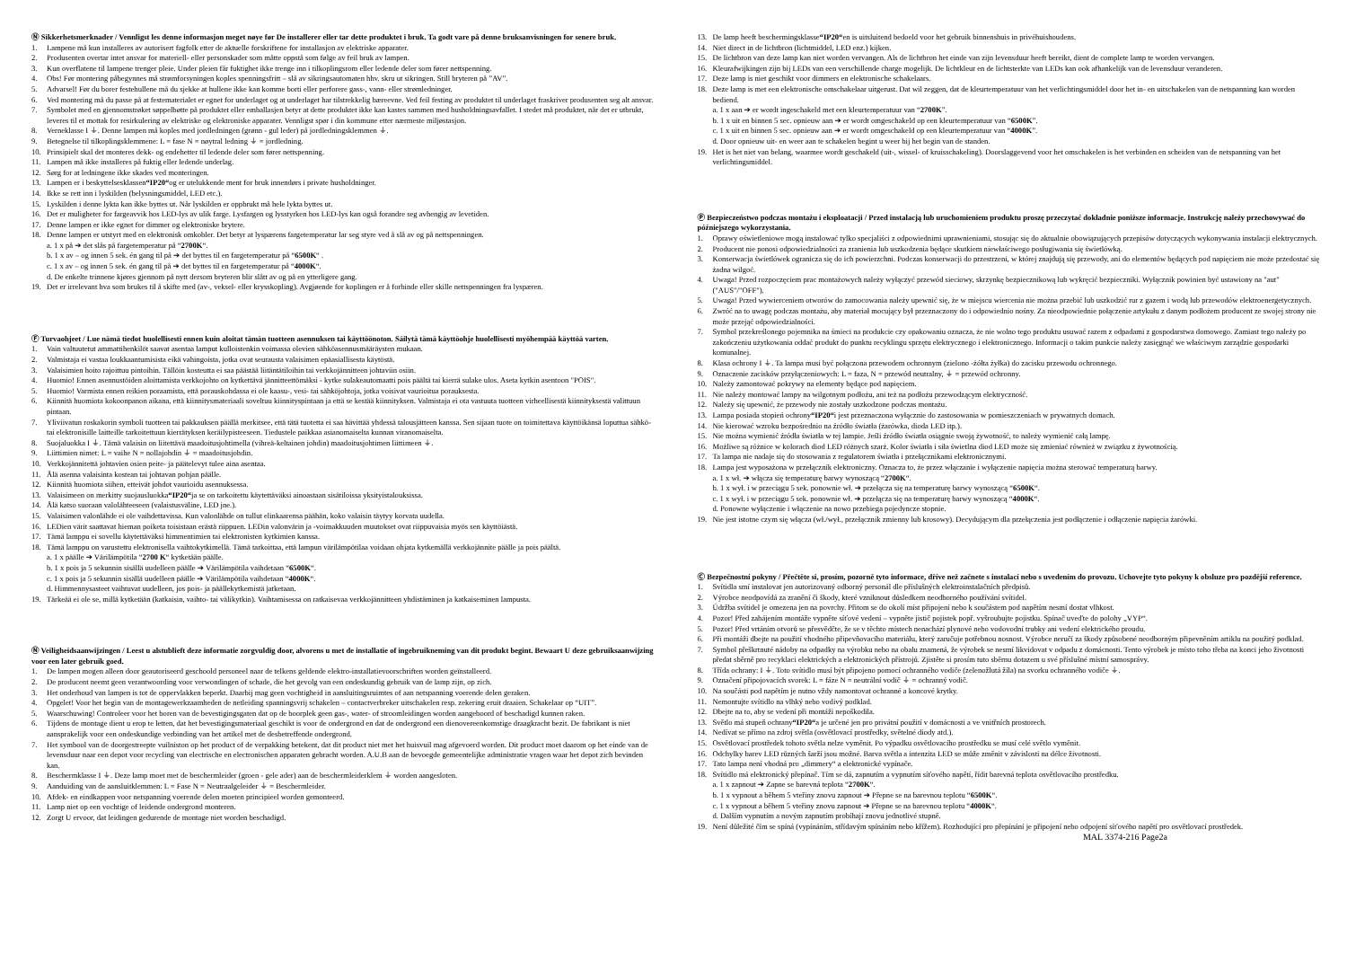Ⓝ Sikkerhetsmerknader / Vennligst les denne informasjon meget nøye før De installerer eller tar dette produktet i bruk. Ta godt vare på denne bruksanvisningen for senere bruk.
1. Lampene må kun installeres av autorisert fagfolk etter de aktuelle forskriftene for installasjon av elektriske apparater.
2. Produsenten overtar intet ansvar for materiell- eller personskader som måtte oppstå som følge av feil bruk av lampen.
3. Kun overflatene til lampene trenger pleie. Under pleien får fuktighet ikke trenge inn i tilkoplingsrom eller ledende deler som fører nettspenning.
4. Obs! Før montering påbegynnes må strømforsyningen koples spenningsfritt – slå av sikringsautomaten hhv. skru ut sikringen. Still bryteren på ”AV”.
5. Advarsel! Før du borer festehullene må du sjekke at hullene ikke kan komme borti eller perforere gass-, vann- eller strømledninger.
6. Ved montering må du passe på at festematerialet er egnet for underlaget og at underlaget har tilstrekkelig bæreevne. Ved feil festing av produktet til underlaget fraskriver produsenten seg alt ansvar.
7. Symbolet med en gjennomstrøket søppelbøtte på produktet eller emballasjen betyr at dette produktet ikke kan kastes sammen med husholdningsavfallet. I stedet må produktet, når det er utbrukt, leveres til et mottak for resirkulering av elektriske og elektroniske apparater. Vennligst spør i din kommune etter nærmeste miljøstasjon.
8. Verneklasse I ⏚. Denne lampen må koples med jordledningen (grønn - gul leder) på jordledningsklemmen ⏚.
9. Betegnelse til tilkoplingsklemmene: L = fase N = nøytral ledning ⏚ = jordledning.
10. Prinsipielt skal det monteres dekk- og endehetter til ledende deler som fører nettspenning.
11. Lampen må ikke installeres på fuktig eller ledende underlag.
12. Sørg for at ledningene ikke skades ved monteringen.
13. Lampen er i beskyttelsesklassen “IP20“ og er utelukkende ment for bruk innendørs i private husholdninger.
14. Ikke se rett inn i lyskilden (belysningsmiddel, LED etc.).
15. Lyskilden i denne lykta kan ikke byttes ut. Når lyskilden er oppbrukt må hele lykta byttes ut.
16. Det er muligheter for fargeavvik hos LED-lys av ulik farge. Lysfargen og lysstyrken hos LED-lys kan også forandre seg avhengig av levetiden.
17. Denne lampen er ikke egnet for dimmer og elektroniske brytere.
18. Denne lampen er utstyrt med en elektronisk omkobler. Det betyr at lyspærens fargetemperatur lar seg styre ved å slå av og på nettspenningen.
a. 1 x på ➔ det slås på fargetemperatur på “2700K“.
b. 1 x av – og innen 5 sek. én gang til på ➔ det byttes til en fargetemperatur på “6500K“ .
c. 1 x av – og innen 5 sek. én gang til på ➔ det byttes til en fargetemperatur på “4000K“.
d. De enkelte trinnene kjøres gjennom på nytt dersom bryteren blir slått av og på en ytterligere gang.
19. Det er irrelevant hva som brukes til å skifte med (av-, veksel- eller krysskopling). Avgjøende for koplingen er å forbinde eller skille nettspenningen fra lyspæren.
Ⓕ Turvaohjeet / Lue nämä tiedot huolellisesti ennen kuin aloitat tämän tuotteen asennuksen tai käyttöönoton. Säilytä tämä käyttöohje huolellisesti myöhempää käyttöä varten.
1. Vain valtuutetut ammattihenkilöt saavat asentaa lamput kulloistenkin voimassa olevien sähköasennusmääräysten mukaan.
2. Valmistaja ei vastaa loukkaantumisista eikä vahingoista, jotka ovat seurausta valaisimen epäasiallisesta käytöstä.
3. Valaisimien hoito rajoittuu pintoihin. Tällöin kosteutta ei saa päästää liitäntätiloihin tai verkkojännitteen johtaviin osiin.
4. Huomio! Ennen asennustöiden aloittamista verkkojohto on kytkettävä jännitteettömäksi - kytke sulakeautomaatti pois päältä tai kierrä sulake ulos. Aseta kytkin asentoon "POIS".
5. Huomio! Varmista ennen reikien poraamista, että porauskohdassa ei ole kaasu-, vesi- tai sähköjohtoja, jotka voisivat vaurioitua porauksesta.
6. Kiinnitä huomiota kokoonpanon aikana, että kiinnitysmateriaali soveltuu kiinnityspintaan ja että se kestää kiinnityksen. Valmistaja ei ota vastuuta tuotteen virheellisestä kiinnityksestä valittuun pintaan.
7. Yliviivatun roskakorin symboli tuotteen tai pakkauksen päällä merkitsee, että tätä tuotetta ei saa hävittää yhdessä talousjätteen kanssa. Sen sijaan tuote on toimitettava käyttöikänsä loputtua sähkö- tai elektronisille laitteille tarkoitettuun kierrätyksen keräilypisteeseen. Tiedustele paikkaa asianomaiselta kunnan viranomaiselta.
8. Suojaluokka I ⏚. Tämä valaisin on liitettävä maadoitusjohtimella (vihreä-keltainen johdin) maadoitusjohtimen liittimeen ⏚.
9. Liittimien nimet: L = vaihe N = nollajohdin ⏚ = maadoitusjohdin.
10. Verkkojännitettä johtavien osien peite- ja päätelevyt tulee aina asentaa.
11. Älä asenna valaisinta kostean tai johtavan pohjan päälle.
12. Kiinnitä huomiota siihen, etteivät johdot vaurioidu asennuksessa.
13. Valaisimeen on merkitty suojausluokka “IP20“ ja se on tarkoitettu käytettäväksi ainoastaan sisätiloissa yksityistalouksissa.
14. Älä katso suoraan valolähteeseen (valaistusväline, LED jne.).
15. Valaisimen valonlähde ei ole vaihdettavissa. Kun valonlähde on tullut elinkaarensa päähän, koko valaisin täytyy korvata uudella.
16. LEDien värit saattavat hieman poiketa toisistaan erästä riippuen. LEDin valonvärin ja -voimakkuuden muutokset ovat riippuvaisia myös sen käyttöiästä.
17. Tämä lamppu ei sovellu käytettäväksi himmentimien tai elektronisten kytkimien kanssa.
18. Tämä lamppu on varustettu elektronisella vaihtokytkimellä. Tämä tarkoittaa, että lampun värilämpötilaa voidaan ohjata kytkemällä verkkojännite päälle ja pois päältä.
a. 1 x päälle ➔ Värilämpötila “2700 K“ kytketään päälle.
b. 1 x pois ja 5 sekunnin sisällä uudelleen päälle ➔ Värilämpötila vaihdetaan “6500K“.
c. 1 x pois ja 5 sekunnin sisällä uudelleen päälle ➔ Värilämpötila vaihdetaan “4000K“.
d. Himmennysasteet vaihtuvat uudelleen, jos pois- ja päällekytkemistä jatketaan.
19. Tärkeää ei ole se, millä kytketään (katkaisin, vaihto- tai välikytkin). Vaihtamisessa on ratkaisevaa verkkojännitteen yhdistäminen ja katkaiseminen lampusta.
Ⓝ Veiligheidsaanwijzingen / Leest u alstublieft deze informatie zorgvuldig door, alvorens u met de installatie of ingebruikneming van dit produkt begint. Bewaart U deze gebruiksaanwijzing voor een later gebruik goed.
1. De lampen mogen alleen door geautoriseerd geschoold personeel naar de telkens geldende elektro-installatievoorschriften worden geïnstalleerd.
2. De producent neemt geen verantwoording voor verwondingen of schade, die het gevolg van een ondeskundig gebruik van de lamp zijn, op zich.
3. Het onderhoud van lampen is tot de oppervlakken beperkt. Daarbij mag geen vochtigheid in aansluitingsruimtes of aan netspanning voerende delen geraken.
4. Opgelet! Voor het begin van de montagewerkzaamheden de netleiding spanningsvrij schakelen – contactverbreker uitschakelen resp. zekering eruit draaien. Schakelaar op “UIT”.
5. Waarschuwing! Controleer voor het boren van de bevestigingsgaten dat op de boorplek geen gas-, water- of stroomleidingen worden aangeboord of beschadigd kunnen raken.
6. Tijdens de montage dient u erop te letten, dat het bevestigingsmateriaal geschikt is voor de ondergrond en dat de ondergrond een dienovereenkomstige draagkracht bezit. De fabrikant is niet aansprakelijk voor een ondeskundige verbinding van het artikel met de desbetreffende ondergrond.
7. Het symbool van de doorgestreepte vuilniston op het product of de verpakking betekent, dat dit product niet met het huisvuil mag afgevoerd worden. Dit product moet daarom op het einde van de levensduur naar een depot voor recycling van electrische en electronischen apparaten gebracht worden. A.U.B aan de bevoegde gemeentelijke administratie vragen waar het depot zich bevinden kan.
8. Beschermklasse I ⏚. Deze lamp moet met de beschermleider (groen - gele ader) aan de beschermleiderklem ⏚ worden aangesloten.
9. Aanduiding van de aansluitklemmen: L = Fase N = Neutraalgeleider ⏚ = Beschermleider.
10. Afdek- en eindkappen voor netspanning voerende delen moeten principieel worden gemonteerd.
11. Lamp niet op een vochtige of leidende ondergrond monteren.
12. Zorgt U ervoor, dat leidingen gedurende de montage niet worden beschadigd.
13. De lamp heeft beschermingsklasse “IP20“ en is uitsluitend bedoeld voor het gebruik binnenshuis in privéhuishoudens.
14. Niet direct in de lichtbron (lichtmiddel, LED enz.) kijken.
15. De lichtbron van deze lamp kan niet worden vervangen. Als de lichtbron het einde van zijn levensduur heeft bereikt, dient de complete lamp te worden vervangen.
16. Kleurafwijkingen zijn bij LEDs van een verschillende charge mogelijk. De lichtkleur en de lichtsterkte van LEDs kan ook afhankelijk van de levensduur veranderen.
17. Deze lamp is niet geschikt voor dimmers en elektronische schakelaars.
18. Deze lamp is met een elektronische omschakelaar uitgerust. Dat wil zeggen, dat de kleurtemperatuur van het verlichtingsmiddel door het in- en uitschakelen van de netspanning kan worden bediend.
a. 1 x aan ➔ er wordt ingeschakeld met een kleurtemperatuur van “2700K”.
b. 1 x uit en binnen 5 sec. opnieuw aan ➔ er wordt omgeschakeld op een kleurtemperatuur van “6500K”.
c. 1 x uit en binnen 5 sec. opnieuw aan ➔ er wordt omgeschakeld op een kleurtemperatuur van “4000K”.
d. Door opnieuw uit- en weer aan te schakelen begint u weer bij het begin van de standen.
19. Het is het niet van belang, waarmee wordt geschakeld (uit-, wissel- of kruisschakeling). Doorslaggevend voor het omschakelen is het verbinden en scheiden van de netspanning van het verlichtingsmiddel.
Ⓟ Bezpieczeństwo podczas montażu i eksploatacji / Przed instalacją lub uruchomieniem produktu proszę przeczytać dokładnie poniższe informacje. Instrukcję należy przechowywać do późniejszego wykorzystania.
1. Oprawy oświetleniowe mogą instalować tylko specjaliści z odpowiednimi uprawnieniami, stosując się do aktualnie obowiązujących przepisów dotyczących wykonywania instalacji elektrycznych.
2. Producent nie ponosi odpowiedzialności za zranienia lub uszkodzenia będące skutkiem niewłaściwego posługiwania się świetlówką.
3. Konserwacja świetlówek ogranicza się do ich powierzchni. Podczas konserwacji do przestrzeni, w której znajdują się przewody, ani do elementów będących pod napięciem nie może przedostać się żadna wilgoć.
4. Uwaga! Przed rozpoczęciem prac montażowych należy wyłączyć przewód sieciowy, skrzynkę bezpiecznikową lub wykręcić bezpieczniki. Wyłącznik powinien być ustawiony na "aut" ("AUS"/"OFF").
5. Uwaga! Przed wywierceniem otworów do zamocowania należy upewnić się, że w miejscu wiercenia nie można przebić lub uszkodzić rur z gazem i wodą lub przewodów elektroenergetycznych.
6. Zwróć na to uwagę podczas montażu, aby materiał mocujący był przeznaczony do i odpowiednio nośny. Za nieodpowiednie połączenie artykułu z danym podłożem producent ze swojej strony nie może przejąć odpowiedzialności.
7. Symbol przekreślonego pojemnika na śmieci na produkcie czy opakowaniu oznacza, że nie wolno tego produktu usuwać razem z odpadami z gospodarstwa domowego. Zamiast tego należy po zakończeniu użytkowania oddać produkt do punktu recyklingu sprzętu elektrycznego i elektronicznego. Informacji o takim punkcie należy zasięgnąć we właściwym zarządzie gospodarki komunalnej.
8. Klasa ochrony I ⏚. Ta lampa musi być połączona przewodem ochronnym (zielono -żółta żyłka) do zacisku przewodu ochronnego.
9. Oznaczenie zacisków przyłączeniowych: L = faza, N = przewód neutralny, ⏚ = przewód ochronny.
10. Należy zamontować pokrywy na elementy będące pod napięciem.
11. Nie należy montować lampy na wilgotnym podłożu, ani też na podłożu przewodzącym elektryczność.
12. Należy się upewnić, że przewody nie zostały uszkodzone podczas montażu.
13. Lampa posiada stopień ochrony “IP20“ i jest przeznaczona wyłącznie do zastosowania w pomieszczeniach w prywatnych domach.
14. Nie kierować wzroku bezpośrednio na źródło światła (żarówka, dioda LED itp.).
15. Nie można wymienić źródła światła w tej lampie. Jeśli źródło światła osiągnie swoją żywotność, to należy wymienić całą lampę.
16. Możliwe są różnice w kolorach diod LED różnych szarż. Kolor światła i siła świetlna diod LED może się zmieniać również w związku z żywotnością.
17. Ta lampa nie nadaje się do stosowania z regulatorem światła i przełącznikami elektronicznymi.
18. Lampa jest wyposażona w przełącznik elektroniczny. Oznacza to, że przez włączanie i wyłączenie napięcia można sterować temperaturą barwy.
a. 1 x wł. ➔ włącza się temperaturę barwy wynoszącą “2700K“.
b. 1 x wył. i w przeciągu 5 sek. ponownie wł. ➔ przełącza się na temperaturę barwy wynoszącą “6500K“.
c. 1 x wył. i w przeciągu 5 sek. ponownie wł. ➔ przełącza się na temperaturę barwy wynoszącą “4000K“.
d. Ponowne wyłączenie i włączenie na nowo przebiega pojedyncze stopnie.
19. Nie jest istotne czym się włącza (wł./wył., przełącznik zmienny lub krosowy). Decydującym dla przełączenia jest podłączenie i odłączenie napięcia żarówki.
Ⓒ Bezpečnostní pokyny / Přečtěte si, prosím, pozorně tyto informace, dříve než začnete s instalací nebo s uvedením do provozu. Uchovejte tyto pokyny k obsluze pro pozdější reference.
1. Svítidla smí instalovat jen autorizovaný odborný personál dle příslušných elektroinstalačních předpisů.
2. Výrobce neodpovídá za zranění či škody, které vzniknout důsledkem neodborného používání svítidel.
3. Údržba svítidel je omezena jen na povrchy. Přitom se do okolí míst připojení nebo k součástem pod napětím nesmí dostat vlhkost.
4. Pozor! Před zahájením montáže vypněte síťové vedení – vypněte jistič pojistek popř. vyšroubujte pojistku. Spínač uveďte do polohy „VYP“.
5. Pozor! Před vrtáním otvorů se přesvědčte, že se v těchto místech nenachází plynové nebo vodovodní trubky ani vedení elektrického proudu.
6. Při montáži dbejte na použití vhodného připevňovacího materiálu, který zaručuje potřebnou nosnost. Výrobce neručí za škody způsobené neodborným připevněním artiklu na použitý podklad.
7. Symbol přeškrtnuté nádoby na odpadky na výrobku nebo na obalu znamená, že výrobek se nesmí likvidovat v odpadu z domácnosti. Tento výrobek je místo toho třeba na konci jeho životnosti předat sběrně pro recyklaci elektrických a elektronických přístrojů. Zjistěte si prosím tuto sběrnu dotazem u své příslušné místní samosprávy.
8. Třída ochrany: I ⏚. Toto svítidlo musí být připojeno pomocí ochranného vodiče (zelenožlutá žíla) na svorku ochranného vodiče ⏚.
9. Označení připojovacích svorek: L = fáze N = neutrální vodič ⏚ = ochranný vodič.
10. Na součásti pod napětím je nutno vždy namontovat ochranné a koncové krytky.
11. Nemontujte svítidlo na vlhký nebo vodivý podklad.
12. Dbejte na to, aby se vedení při montáži nepoškodila.
13. Světlo má stupeň ochrany “IP20“ a je určené jen pro privátní použití v domácnosti a ve vnitřních prostorech.
14. Nedívat se přímo na zdroj světla (osvětlovací prostředky, světelné diody atd.).
15. Osvětlovací prostředek tohoto světla nelze vyměnit. Po výpadku osvětlovacího prostředku se musí celé světlo vyměnit.
16. Odchylky barev LED různých šarží jsou možné. Barva světla a intenzita LED se může změnit v závislosti na délce životnosti.
17. Tato lampa není vhodná pro „dimmery“ a elektronické vypínače.
18. Svítidlo má elektronický přepínač. Tím se dá, zapnutím a vypnutím síťového napětí, řídit barevná teplota osvětlovacího prostředku.
a. 1 x zapnout ➔ Zapne se barevná teplota “2700K“.
b. 1 x vypnout a během 5 vteřiny znovu zapnout ➔ Přepne se na barevnou teplotu “6500K“.
c. 1 x vypnout a během 5 vteřiny znovu zapnout ➔ Přepne se na barevnou teplotu “4000K“.
d. Dalším vypnutím a novým zapnutím probíhají znovu jednotlivé stupně.
19. Není důležité čím se spíná (vypínáním, střídavým spínáním nebo křížem). Rozhodující pro přepínání je připojení nebo odpojení síťového napětí pro osvětlovací prostředek.
MAL 3374-216 Page2a